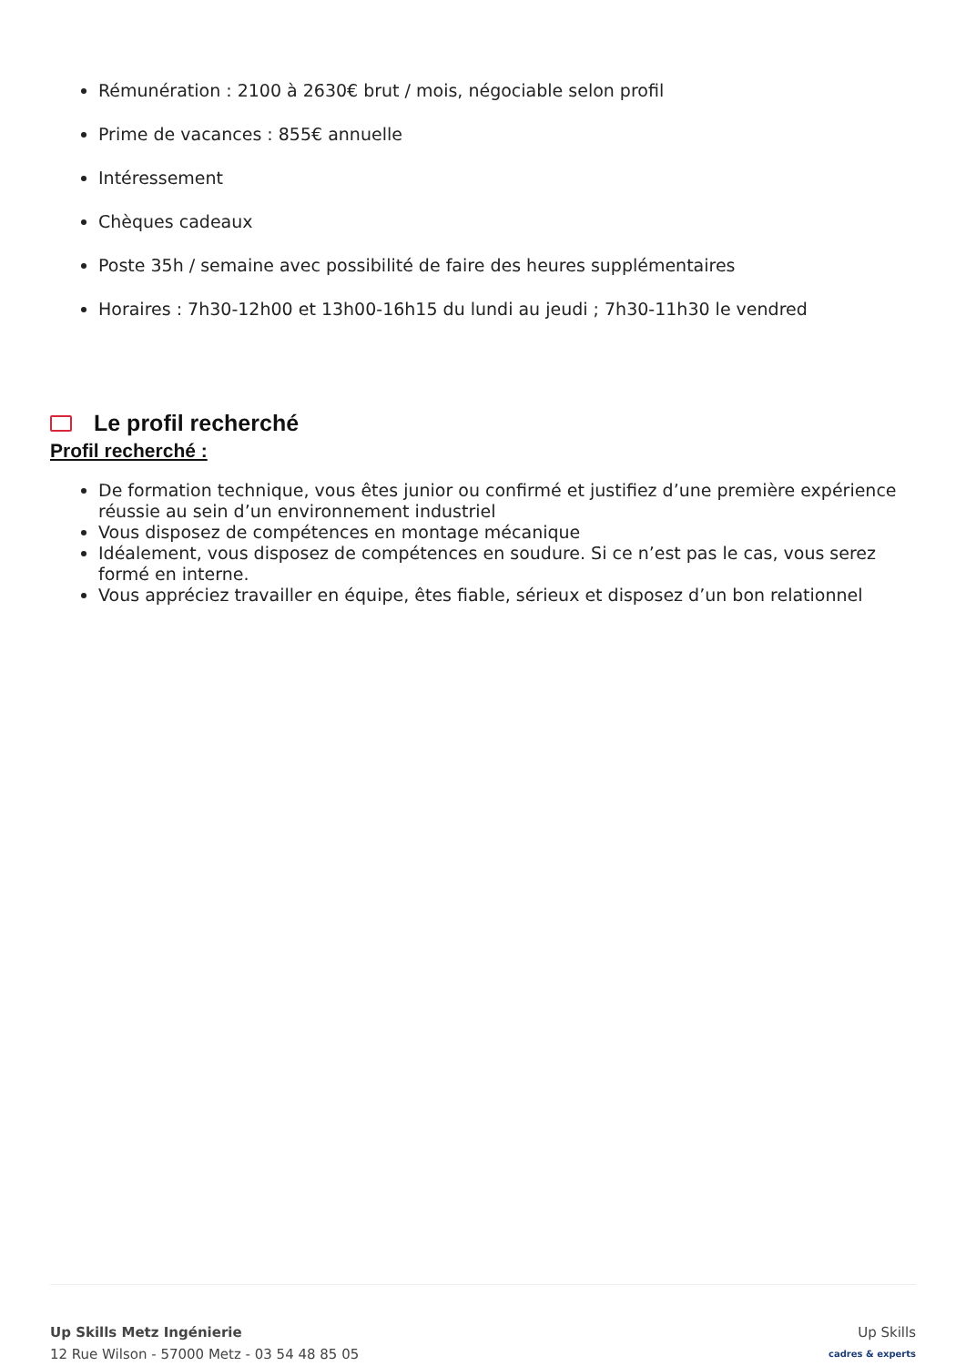Rémunération : 2100 à 2630€ brut / mois, négociable selon profil
Prime de vacances : 855€ annuelle
Intéressement
Chèques cadeaux
Poste 35h / semaine avec possibilité de faire des heures supplémentaires
Horaires : 7h30-12h00 et 13h00-16h15 du lundi au jeudi ; 7h30-11h30 le vendred
Le profil recherché
Profil recherché :
De formation technique, vous êtes junior ou confirmé et justifiez d’une première expérience réussie au sein d’un environnement industriel
Vous disposez de compétences en montage mécanique
Idéalement, vous disposez de compétences en soudure. Si ce n’est pas le cas, vous serez formé en interne.
Vous appréciez travailler en équipe, êtes fiable, sérieux et disposez d’un bon relationnel
Up Skills Metz Ingénierie
12 Rue Wilson - 57000 Metz - 03 54 48 85 05
Up Skills
cadres & experts